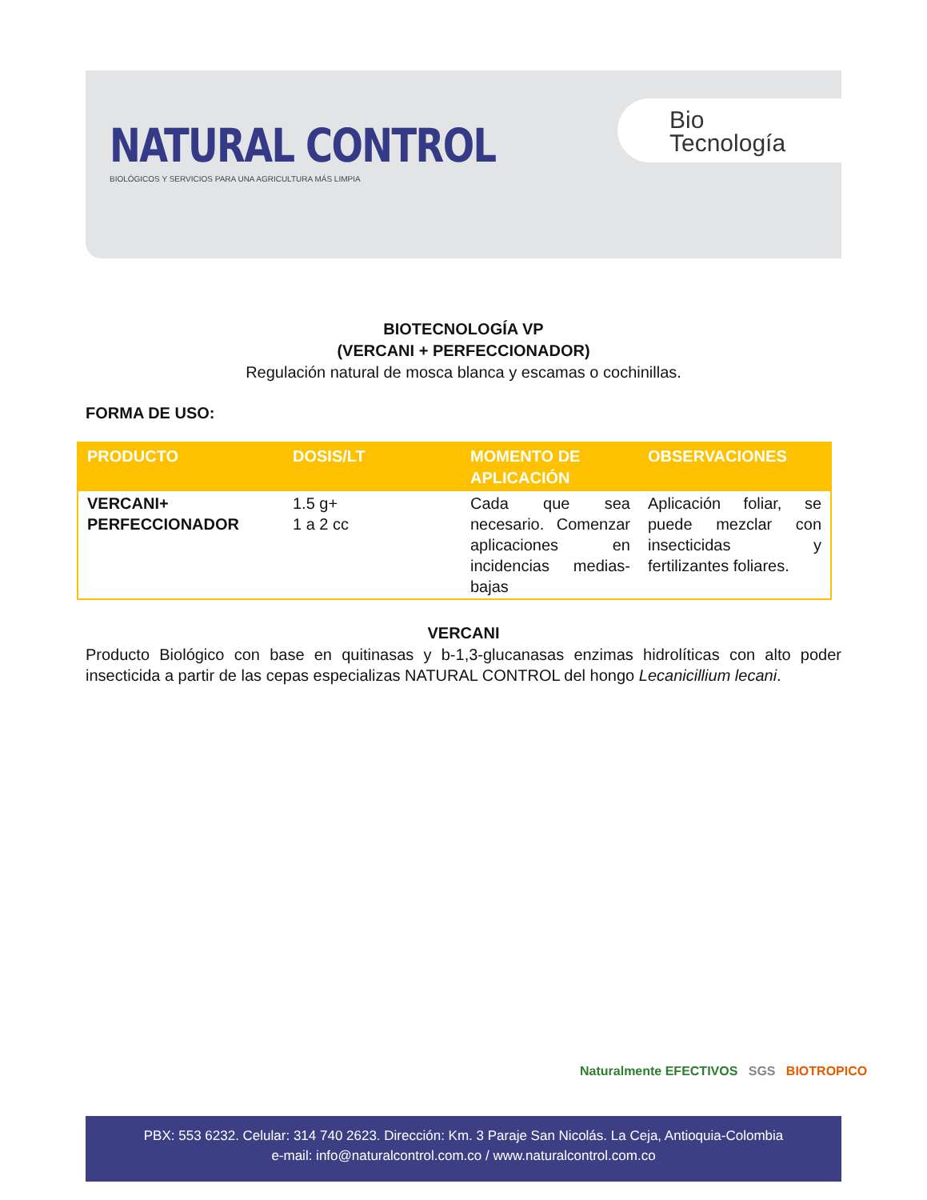NATURAL CONTROL
BIOLÓGICOS Y SERVICIOS PARA UNA AGRICULTURA MÁS LIMPIA
Bio
Tecnología
BIOTECNOLOGÍA VP
(VERCANI + PERFECCIONADOR)
Regulación natural de mosca blanca y escamas o cochinillas.
FORMA DE USO:
| PRODUCTO | DOSIS/LT | MOMENTO DE APLICACIÓN | OBSERVACIONES |
| --- | --- | --- | --- |
| VERCANI+ PERFECCIONADOR | 1.5 g+ 1 a 2 cc | Cada que sea necesario. Comenzar aplicaciones en incidencias medias-bajas | Aplicación foliar, se puede mezclar con insecticidas y fertilizantes foliares. |
VERCANI
Producto Biológico con base en quitinasas y b-1,3-glucanasas enzimas hidrolíticas con alto poder insecticida a partir de las cepas especializas NATURAL CONTROL del hongo Lecanicillium lecani.
Naturalmente EFECTIVOS SGS BIOTROPICO
PBX: 553 6232. Celular: 314 740 2623. Dirección: Km. 3 Paraje San Nicolás. La Ceja, Antioquia-Colombia
e-mail: info@naturalcontrol.com.co / www.naturalcontrol.com.co